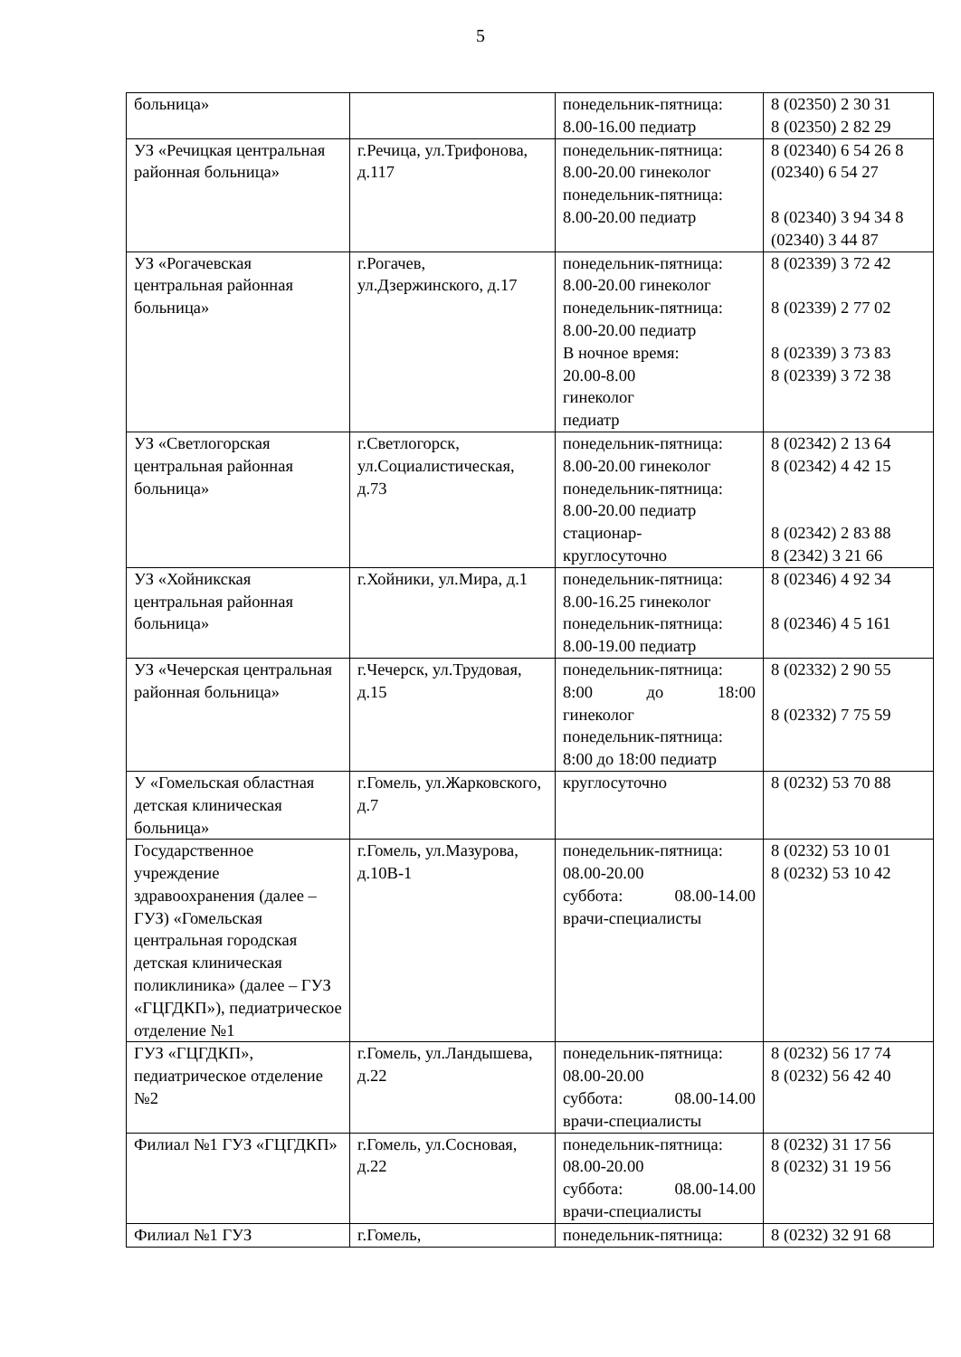5
| больница» | | понедельник-пятница: 8.00-16.00 педиатр | 8 (02350) 2 30 31 8 (02350) 2 82 29 |
| УЗ «Речицкая центральная районная больница» | г.Речица, ул.Трифонова, д.117 | понедельник-пятница: 8.00-20.00 гинеколог понедельник-пятница: 8.00-20.00 педиатр | 8 (02340) 6 54 26 8 (02340) 6 54 27 8 (02340) 3 94 34 8 (02340) 3 44 87 |
| УЗ «Рогачевская центральная районная больница» | г.Рогачев, ул.Дзержинского, д.17 | понедельник-пятница: 8.00-20.00 гинеколог понедельник-пятница: 8.00-20.00 педиатр В ночное время: 20.00-8.00 гинеколог педиатр | 8 (02339) 3 72 42 8 (02339) 2 77 02 8 (02339) 3 73 83 8 (02339) 3 72 38 |
| УЗ «Светлогорская центральная районная больница» | г.Светлогорск, ул.Социалистическая, д.73 | понедельник-пятница: 8.00-20.00 гинеколог понедельник-пятница: 8.00-20.00 педиатр стационар- круглосуточно | 8 (02342) 2 13 64 8 (02342) 4 42 15 8 (02342) 2 83 88 8 (2342) 3 21 66 |
| УЗ «Хойникская центральная районная больница» | г.Хойники, ул.Мира, д.1 | понедельник-пятница: 8.00-16.25 гинеколог понедельник-пятница: 8.00-19.00 педиатр | 8 (02346) 4 92 34 8 (02346) 4 5 161 |
| УЗ «Чечерская центральная районная больница» | г.Чечерск, ул.Трудовая, д.15 | понедельник-пятница: 8:00 до 18:00 гинеколог понедельник-пятница: 8:00 до 18:00 педиатр | 8 (02332) 2 90 55 8 (02332) 7 75 59 |
| У «Гомельская областная детская клиническая больница» | г.Гомель, ул.Жарковского, д.7 | круглосуточно | 8 (0232) 53 70 88 |
| Государственное учреждение здравоохранения (далее – ГУЗ) «Гомельская центральная городская детская клиническая поликлиника» (далее – ГУЗ «ГЦГДКП»), педиатрическое отделение №1 | г.Гомель, ул.Мазурова, д.10В-1 | понедельник-пятница: 08.00-20.00 суббота: 08.00-14.00 врачи-специалисты | 8 (0232) 53 10 01 8 (0232) 53 10 42 |
| ГУЗ «ГЦГДКП», педиатрическое отделение №2 | г.Гомель, ул.Ландышева, д.22 | понедельник-пятница: 08.00-20.00 суббота: 08.00-14.00 врачи-специалисты | 8 (0232) 56 17 74 8 (0232) 56 42 40 |
| Филиал №1 ГУЗ «ГЦГДКП» | г.Гомель, ул.Сосновая, д.22 | понедельник-пятница: 08.00-20.00 суббота: 08.00-14.00 врачи-специалисты | 8 (0232) 31 17 56 8 (0232) 31 19 56 |
| Филиал №1 ГУЗ | г.Гомель, | понедельник-пятница: | 8 (0232) 32 91 68 |